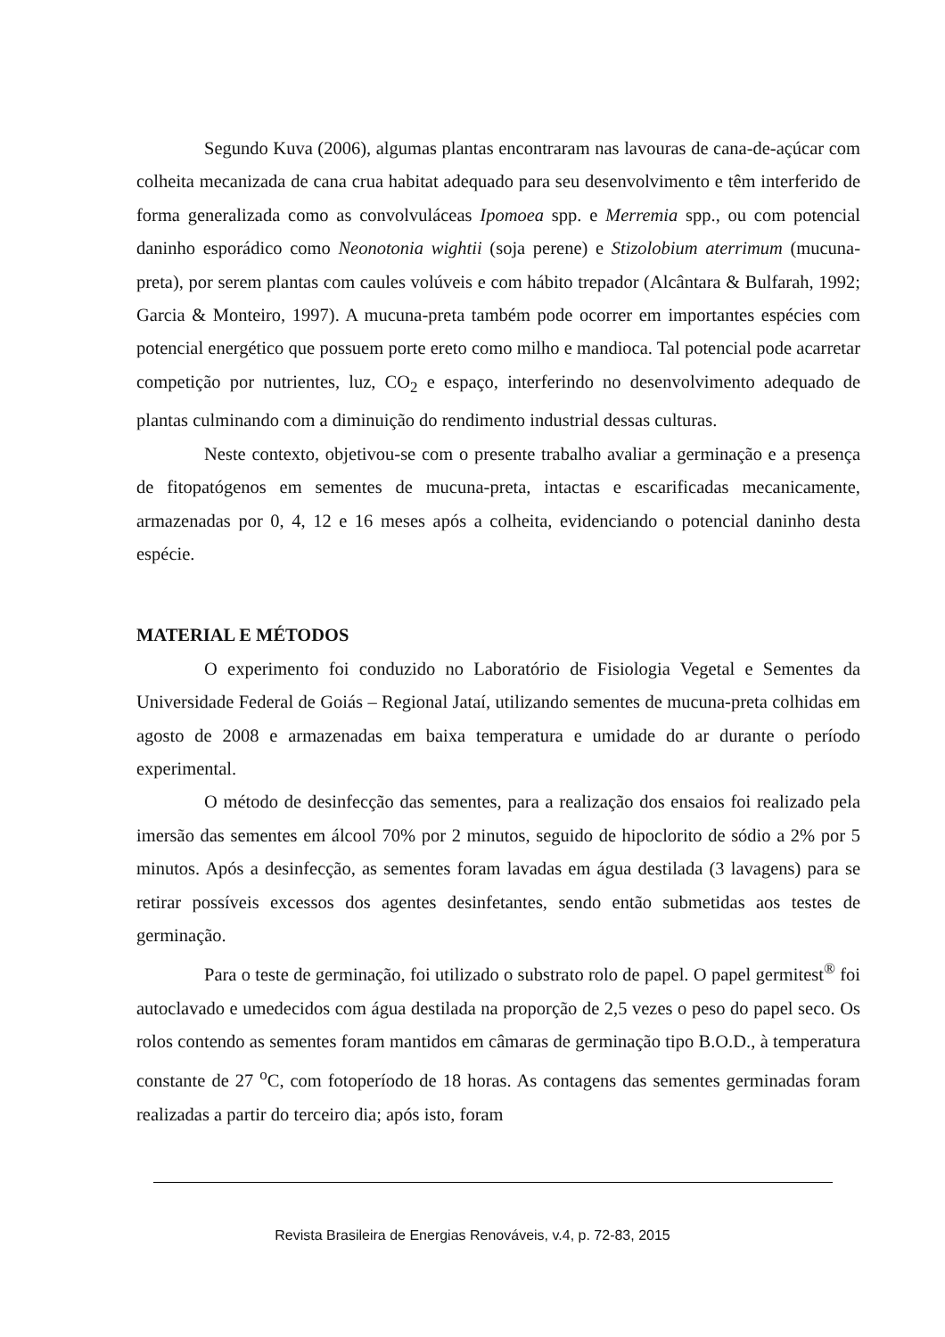Segundo Kuva (2006), algumas plantas encontraram nas lavouras de cana-de-açúcar com colheita mecanizada de cana crua habitat adequado para seu desenvolvimento e têm interferido de forma generalizada como as convolvuláceas Ipomoea spp. e Merremia spp., ou com potencial daninho esporádico como Neonotonia wightii (soja perene) e Stizolobium aterrimum (mucuna-preta), por serem plantas com caules volúveis e com hábito trepador (Alcântara & Bulfarah, 1992; Garcia & Monteiro, 1997). A mucuna-preta também pode ocorrer em importantes espécies com potencial energético que possuem porte ereto como milho e mandioca. Tal potencial pode acarretar competição por nutrientes, luz, CO<sub>2</sub> e espaço, interferindo no desenvolvimento adequado de plantas culminando com a diminuição do rendimento industrial dessas culturas.
Neste contexto, objetivou-se com o presente trabalho avaliar a germinação e a presença de fitopatógenos em sementes de mucuna-preta, intactas e escarificadas mecanicamente, armazenadas por 0, 4, 12 e 16 meses após a colheita, evidenciando o potencial daninho desta espécie.
MATERIAL E MÉTODOS
O experimento foi conduzido no Laboratório de Fisiologia Vegetal e Sementes da Universidade Federal de Goiás – Regional Jataí, utilizando sementes de mucuna-preta colhidas em agosto de 2008 e armazenadas em baixa temperatura e umidade do ar durante o período experimental.
O método de desinfecção das sementes, para a realização dos ensaios foi realizado pela imersão das sementes em álcool 70% por 2 minutos, seguido de hipoclorito de sódio a 2% por 5 minutos. Após a desinfecção, as sementes foram lavadas em água destilada (3 lavagens) para se retirar possíveis excessos dos agentes desinfetantes, sendo então submetidas aos testes de germinação.
Para o teste de germinação, foi utilizado o substrato rolo de papel. O papel germitest<sup>®</sup> foi autoclavado e umedecidos com água destilada na proporção de 2,5 vezes o peso do papel seco. Os rolos contendo as sementes foram mantidos em câmaras de germinação tipo B.O.D., à temperatura constante de 27 <sup>o</sup>C, com fotoperíodo de 18 horas. As contagens das sementes germinadas foram realizadas a partir do terceiro dia; após isto, foram
Revista Brasileira de Energias Renováveis, v.4, p. 72-83, 2015